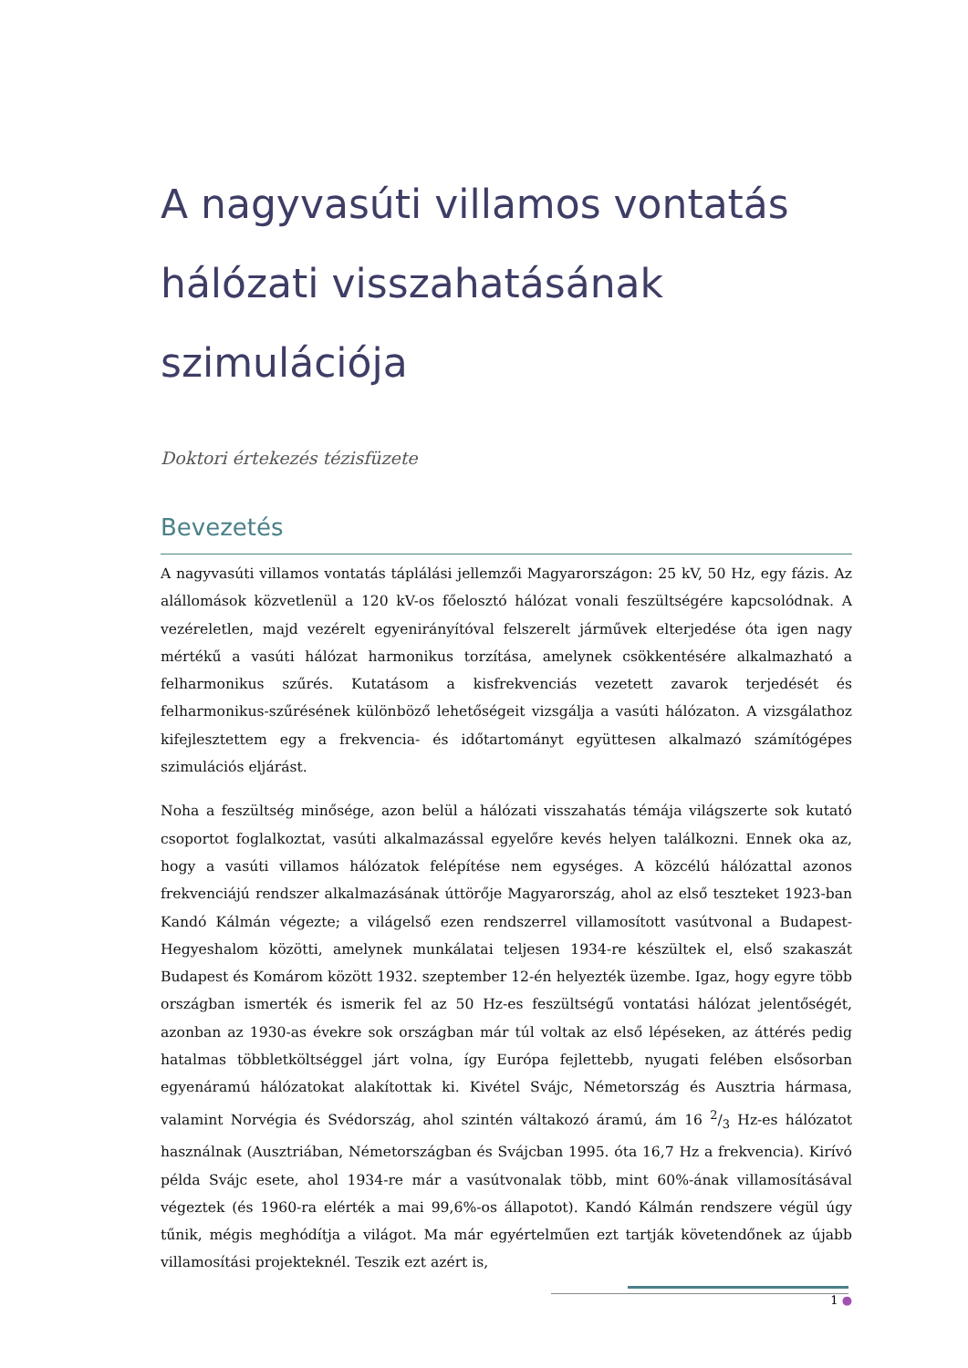A nagyvasúti villamos vontatás hálózati visszahatásának szimulációja
Doktori értekezés tézisfüzete
Bevezetés
A nagyvasúti villamos vontatás táplálási jellemzői Magyarországon: 25 kV, 50 Hz, egy fázis. Az alállomások közvetlenül a 120 kV-os főelosztó hálózat vonali feszültségére kapcsolódnak. A vezéreletlen, majd vezérelt egyenirányítóval felszerelt járművek elterjedése óta igen nagy mértékű a vasúti hálózat harmonikus torzítása, amelynek csökkentésére alkalmazható a felharmonikus szűrés. Kutatásom a kisfrekvenciás vezetett zavarok terjedését és felharmonikus-szűrésének különböző lehetőségeit vizsgálja a vasúti hálózaton. A vizsgálathoz kifejlesztettem egy a frekvencia- és időtartományt együttesen alkalmazó számítógépes szimulációs eljárást.
Noha a feszültség minősége, azon belül a hálózati visszahatás témája világszerte sok kutató csoportot foglalkoztat, vasúti alkalmazással egyelőre kevés helyen találkozni. Ennek oka az, hogy a vasúti villamos hálózatok felépítése nem egységes. A közcélú hálózattal azonos frekvenciájú rendszer alkalmazásának úttörője Magyarország, ahol az első teszteket 1923-ban Kandó Kálmán végezte; a világelső ezen rendszerrel villamosított vasútvonal a Budapest-Hegyeshalom közötti, amelynek munkálatai teljesen 1934-re készültek el, első szakaszát Budapest és Komárom között 1932. szeptember 12-én helyezték üzembe. Igaz, hogy egyre több országban ismerték és ismerik fel az 50 Hz-es feszültségű vontatási hálózat jelentőségét, azonban az 1930-as évekre sok országban már túl voltak az első lépéseken, az áttérés pedig hatalmas többletköltséggel járt volna, így Európa fejlettebb, nyugati felében elsősorban egyenáramú hálózatokat alakítottak ki. Kivétel Svájc, Németország és Ausztria hármasa, valamint Norvégia és Svédország, ahol szintén váltakozó áramú, ám 16 2/3 Hz-es hálózatot használnak (Ausztriában, Németországban és Svájcban 1995. óta 16,7 Hz a frekvencia). Kirívó példa Svájc esete, ahol 1934-re már a vasútvonalak több, mint 60%-ának villamosításával végeztek (és 1960-ra elérték a mai 99,6%-os állapotot). Kandó Kálmán rendszere végül úgy tűnik, mégis meghódítja a világot. Ma már egyértelműen ezt tartják követendőnek az újabb villamosítási projekteknél. Teszik ezt azért is,
1 ●